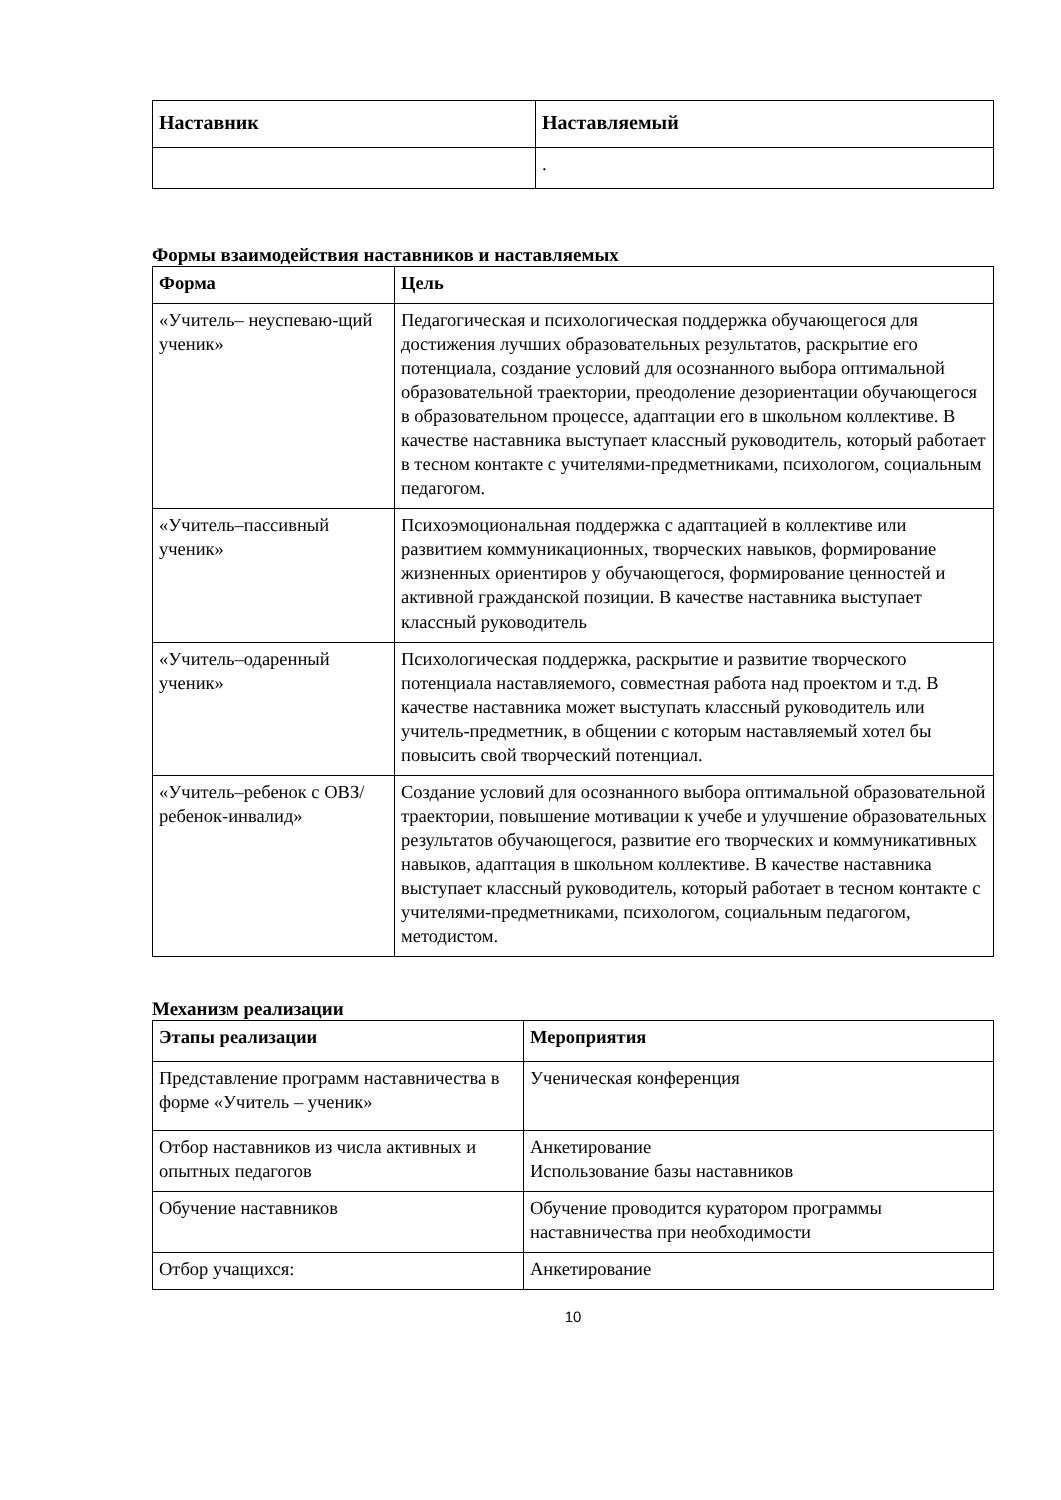| Наставник | Наставляемый |
| --- | --- |
| | . |
Формы взаимодействия наставников и наставляемых
| Форма | Цель |
| --- | --- |
| «Учитель– неуспеваю-щий ученик» | Педагогическая и психологическая поддержка обучающегося для достижения лучших образовательных результатов, раскрытие его потенциала, создание условий для осознанного выбора оптимальной образовательной траектории, преодоление дезориентации обучающегося в образовательном процессе, адаптации его в школьном коллективе. В качестве наставника выступает классный руководитель, который работает в тесном контакте с учителями-предметниками, психологом, социальным педагогом. |
| «Учитель–пассивный ученик» | Психоэмоциональная поддержка с адаптацией в коллективе или развитием коммуникационных, творческих навыков, формирование жизненных ориентиров у обучающегося, формирование ценностей и активной гражданской позиции. В качестве наставника выступает классный руководитель |
| «Учитель–одаренный ученик» | Психологическая поддержка, раскрытие и развитие творческого потенциала наставляемого, совместная работа над проектом и т.д. В качестве наставника может выступать классный руководитель или учитель-предметник, в общении с которым наставляемый хотел бы повысить свой творческий потенциал. |
| «Учитель–ребенок с ОВЗ/ребенок-инвалид» | Создание условий для осознанного выбора оптимальной образовательной траектории, повышение мотивации к учебе и улучшение образовательных результатов обучающегося, развитие его творческих и коммуникативных навыков, адаптация в школьном коллективе. В качестве наставника выступает классный руководитель, который работает в тесном контакте с учителями-предметниками, психологом, социальным педагогом, методистом. |
Механизм реализации
| Этапы реализации | Мероприятия |
| --- | --- |
| Представление программ наставничества в форме «Учитель – ученик» | Ученическая конференция |
| Отбор наставников из числа активных и опытных педагогов | Анкетирование Использование базы наставников |
| Обучение наставников | Обучение проводится куратором программы наставничества при необходимости |
| Отбор учащихся: | Анкетирование |
10